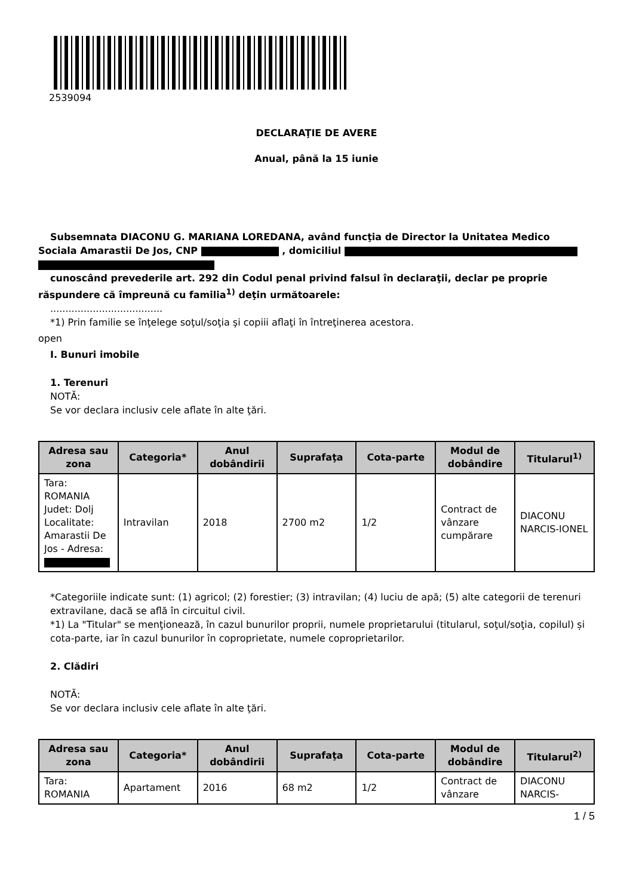2539094
DECLARAŢIE DE AVERE
Anual, până la 15 iunie
Subsemnata DIACONU G. MARIANA LOREDANA, având funcţia de Director la Unitatea Medico
Sociala Amarastii De Jos, CNP , domiciliul
cunoscând prevederile art. 292 din Codul penal privind falsul în declaraţii, declar pe proprie
răspundere că împreună cu familia<sup>1)</sup> deţin următoarele:
.....................................
*1) Prin familie se înţelege soţul/soţia şi copiii aflaţi în întreţinerea acestora.
open
I. Bunuri imobile
1. Terenuri
NOTĂ:
Se vor declara inclusiv cele aflate în alte ţări.
| Adresa sau zona | Categoria* | Anul dobândirii | Suprafaţa | Cota-parte | Modul de dobândire | Titularul<sup>1)</sup> |
| --- | --- | --- | --- | --- | --- | --- |
| Tara: ROMANIA Judet: Dolj Localitate: Amarastii De Jos - Adresa: | Intravilan | 2018 | 2700 m2 | 1/2 | Contract de vânzare cumpărare | DIACONU NARCIS-IONEL |
*Categoriile indicate sunt: (1) agricol; (2) forestier; (3) intravilan; (4) luciu de apă; (5) alte categorii de terenuri extravilane, dacă se află în circuitul civil.
*1) La "Titular" se menţionează, în cazul bunurilor proprii, numele proprietarului (titularul, soţul/soţia, copilul) și cota-parte, iar în cazul bunurilor în coproprietate, numele coproprietarilor.
2. Clădiri
NOTĂ:
Se vor declara inclusiv cele aflate în alte ţări.
| Adresa sau zona | Categoria* | Anul dobândirii | Suprafaţa | Cota-parte | Modul de dobândire | Titularul<sup>2)</sup> |
| --- | --- | --- | --- | --- | --- | --- |
| Tara: ROMANIA | Apartament | 2016 | 68 m2 | 1/2 | Contract de vânzare | DIACONU NARCIS- |
1 / 5